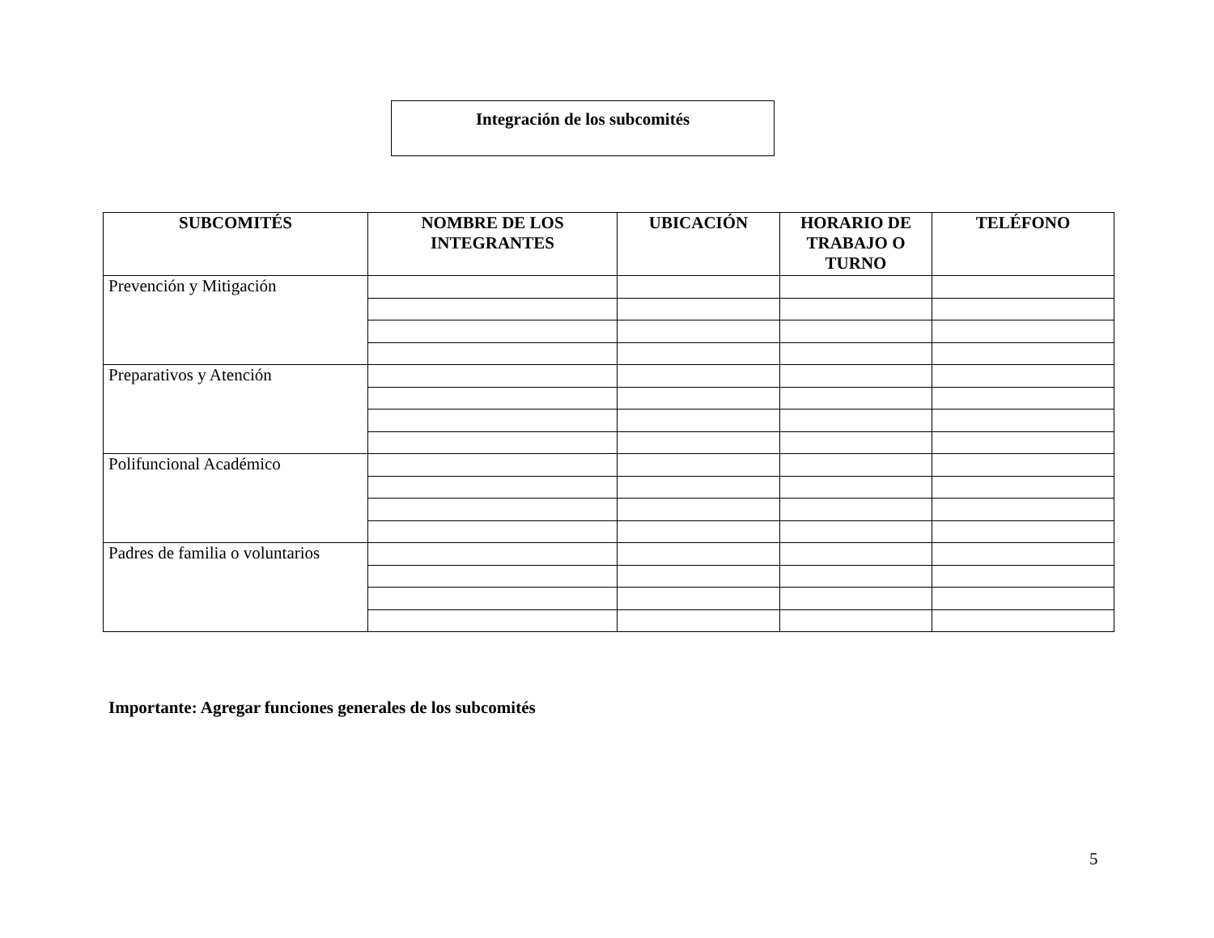Integración de los subcomités
| SUBCOMITÉS | NOMBRE DE LOS INTEGRANTES | UBICACIÓN | HORARIO DE TRABAJO O TURNO | TELÉFONO |
| --- | --- | --- | --- | --- |
| Prevención y Mitigación | | | | |
| Preparativos y Atención | | | | |
| Polifuncional Académico | | | | |
| Padres de familia o voluntarios | | | | |
Importante: Agregar funciones generales de los subcomités
5